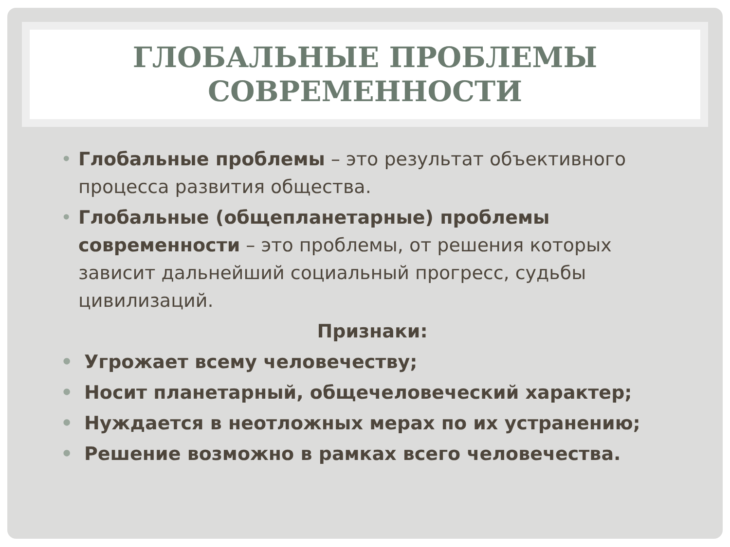ГЛОБАЛЬНЫЕ ПРОБЛЕМЫ
СОВРЕМЕННОСТИ
• Глобальные проблемы – это результат объективного процесса развития общества.
• Глобальные (общепланетарные) проблемы современности – это проблемы, от решения которых зависит дальнейший социальный прогресс, судьбы цивилизаций.
Признаки:
• Угрожает всему человечеству;
• Носит планетарный, общечеловеческий характер;
• Нуждается в неотложных мерах по их устранению;
• Решение возможно в рамках всего человечества.